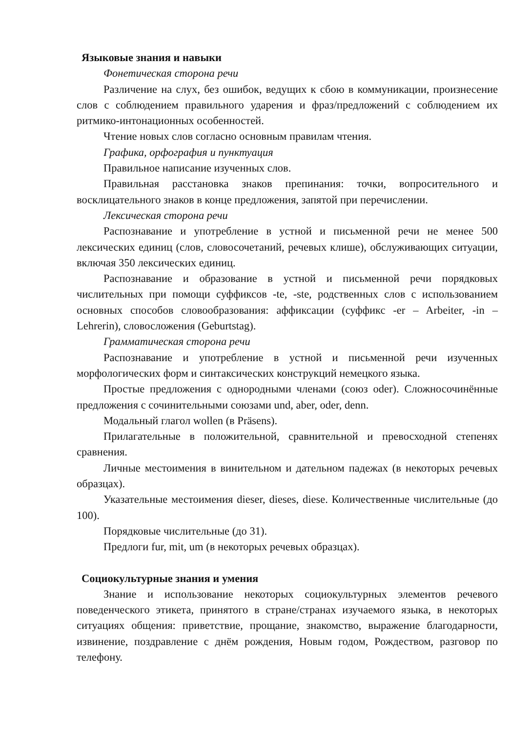Языковые знания и навыки
Фонетическая сторона речи
Различение на слух, без ошибок, ведущих к сбою в коммуникации, произнесение слов с соблюдением правильного ударения и фраз/предложений с соблюдением их ритмико-интонационных особенностей.
Чтение новых слов согласно основным правилам чтения.
Графика, орфография и пунктуация
Правильное написание изученных слов.
Правильная расстановка знаков препинания: точки, вопросительного и восклицательного знаков в конце предложения, запятой при перечислении.
Лексическая сторона речи
Распознавание и употребление в устной и письменной речи не менее 500 лексических единиц (слов, словосочетаний, речевых клише), обслуживающих ситуации, включая 350 лексических единиц.
Распознавание и образование в устной и письменной речи порядковых числительных при помощи суффиксов -te, -ste, родственных слов с использованием основных способов словообразования: аффиксации (суффикс -er – Arbeiter, -in – Lehrerin), словосложения (Geburtstag).
Грамматическая сторона речи
Распознавание и употребление в устной и письменной речи изученных морфологических форм и синтаксических конструкций немецкого языка.
Простые предложения с однородными членами (союз oder). Сложносочинённые предложения с сочинительными союзами und, aber, oder, denn.
Модальный глагол wollen (в Präsens).
Прилагательные в положительной, сравнительной и превосходной степенях сравнения.
Личные местоимения в винительном и дательном падежах (в некоторых речевых образцах).
Указательные местоимения dieser, dieses, diese. Количественные числительные (до 100).
Порядковые числительные (до 31).
Предлоги fur, mit, um (в некоторых речевых образцах).
Социокультурные знания и умения
Знание и использование некоторых социокультурных элементов речевого поведенческого этикета, принятого в стране/странах изучаемого языка, в некоторых ситуациях общения: приветствие, прощание, знакомство, выражение благодарности, извинение, поздравление с днём рождения, Новым годом, Рождеством, разговор по телефону.